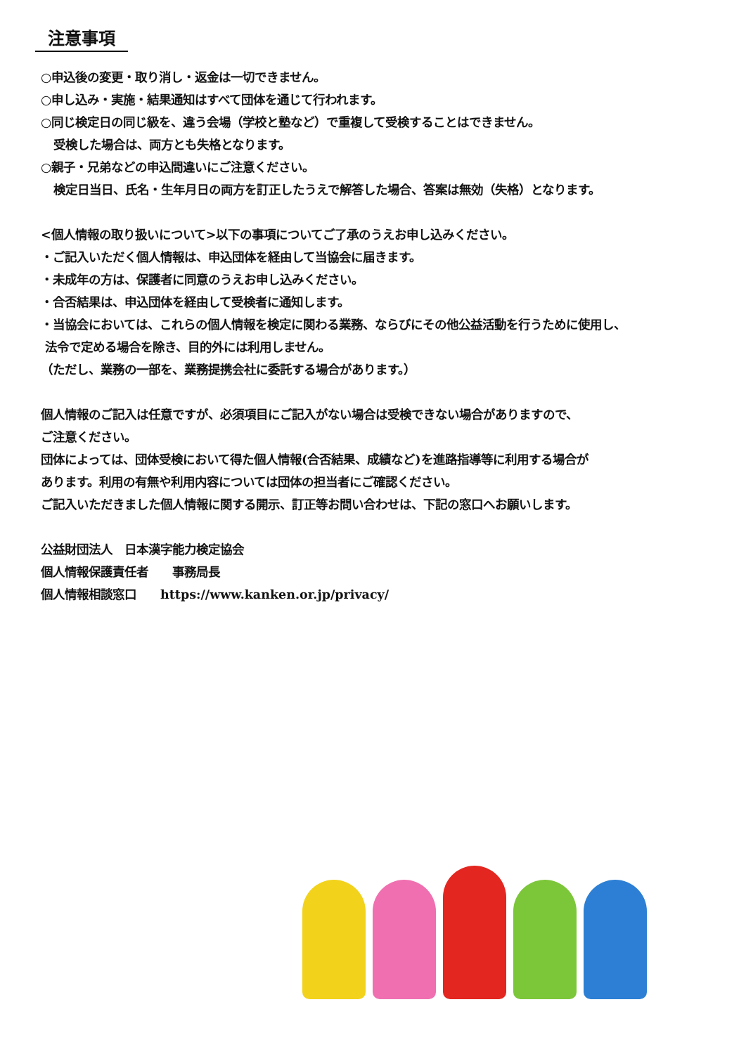注意事項
○申込後の変更・取り消し・返金は一切できません。
○申し込み・実施・結果通知はすべて団体を通じて行われます。
○同じ検定日の同じ級を、違う会場（学校と塾など）で重複して受検することはできません。
受検した場合は、両方とも失格となります。
○親子・兄弟などの申込間違いにご注意ください。
検定日当日、氏名・生年月日の両方を訂正したうえで解答した場合、答案は無効（失格）となります。
<個人情報の取り扱いについて>以下の事項についてご了承のうえお申し込みください。
・ご記入いただく個人情報は、申込団体を経由して当協会に届きます。
・未成年の方は、保護者に同意のうえお申し込みください。
・合否結果は、申込団体を経由して受検者に通知します。
・当協会においては、これらの個人情報を検定に関わる業務、ならびにその他公益活動を行うために使用し、
法令で定める場合を除き、目的外には利用しません。
（ただし、業務の一部を、業務提携会社に委託する場合があります。）
個人情報のご記入は任意ですが、必須項目にご記入がない場合は受検できない場合がありますので、
ご注意ください。
団体によっては、団体受検において得た個人情報(合否結果、成績など)を進路指導等に利用する場合が
あります。利用の有無や利用内容については団体の担当者にご確認ください。
ご記入いただきました個人情報に関する開示、訂正等お問い合わせは、下記の窓口へお願いします。
公益財団法人　日本漢字能力検定協会
個人情報保護責任者　　事務局長
個人情報相談窓口　　https://www.kanken.or.jp/privacy/